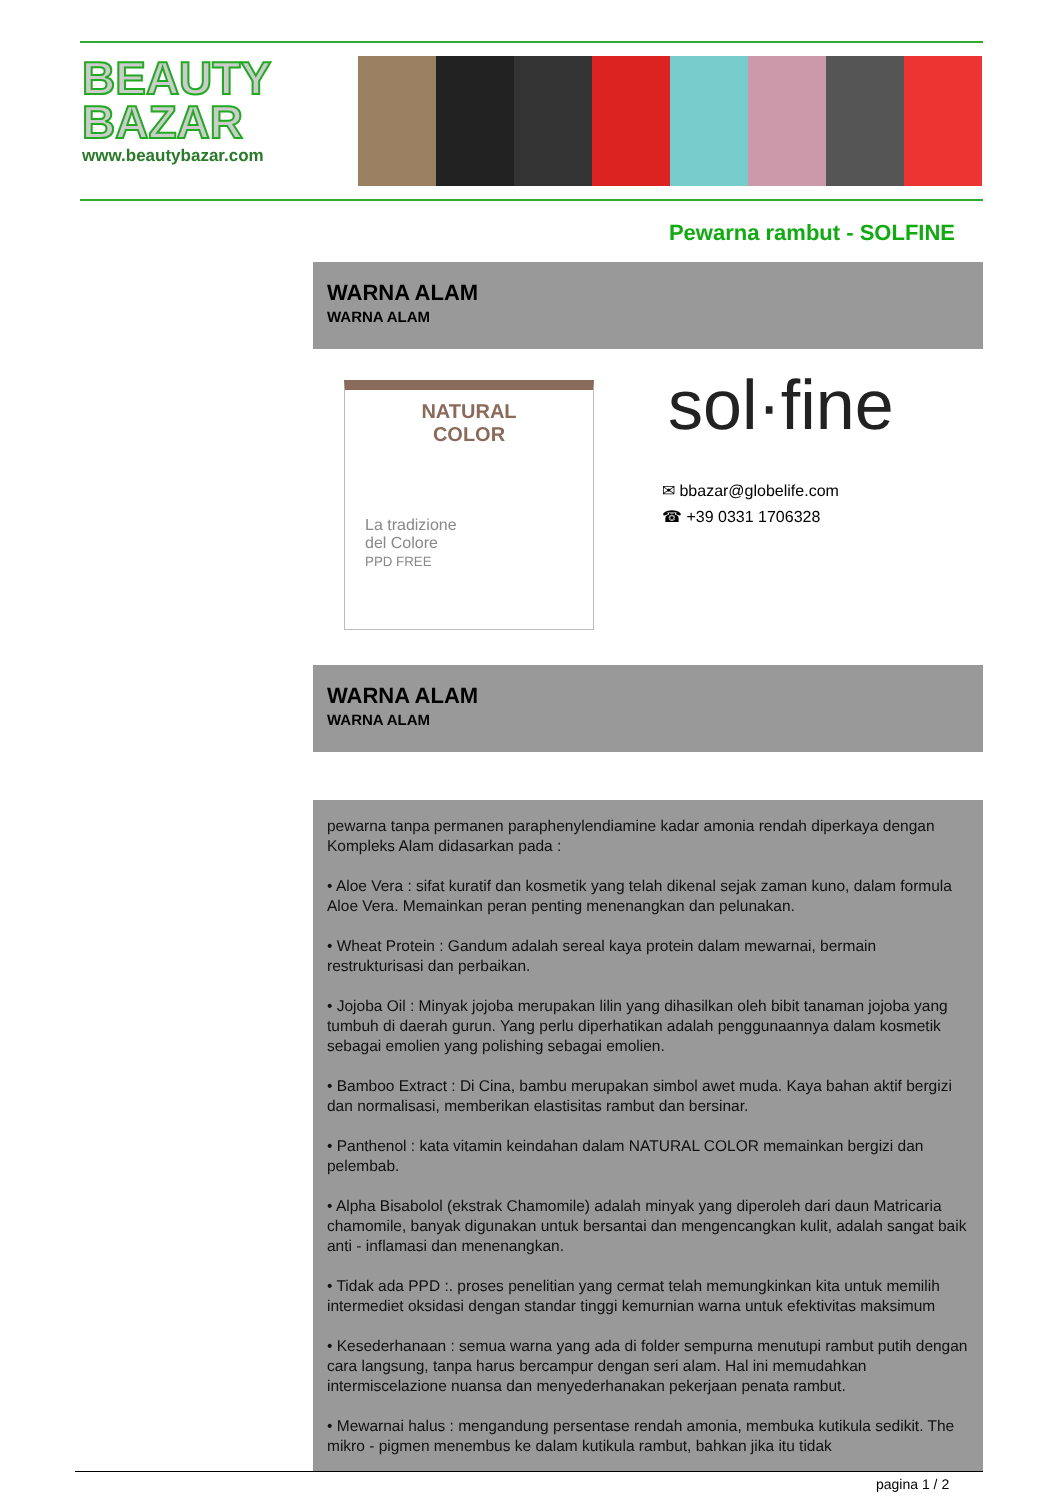BEAUTY
BAZAR
www.beautybazar.com
Pewarna rambut - SOLFINE
WARNA ALAM
WARNA ALAM
NATURAL
COLOR
La tradizione
del Colore
PPD FREE
sol·fine
✉ bbazar@globelife.com
☎ +39 0331 1706328
WARNA ALAM
WARNA ALAM
pewarna tanpa permanen paraphenylendiamine kadar amonia rendah diperkaya dengan Kompleks Alam didasarkan pada :
• Aloe Vera : sifat kuratif dan kosmetik yang telah dikenal sejak zaman kuno, dalam formula Aloe Vera. Memainkan peran penting menenangkan dan pelunakan.
• Wheat Protein : Gandum adalah sereal kaya protein dalam mewarnai, bermain restrukturisasi dan perbaikan.
• Jojoba Oil : Minyak jojoba merupakan lilin yang dihasilkan oleh bibit tanaman jojoba yang tumbuh di daerah gurun. Yang perlu diperhatikan adalah penggunaannya dalam kosmetik sebagai emolien yang polishing sebagai emolien.
• Bamboo Extract : Di Cina, bambu merupakan simbol awet muda. Kaya bahan aktif bergizi dan normalisasi, memberikan elastisitas rambut dan bersinar.
• Panthenol : kata vitamin keindahan dalam NATURAL COLOR memainkan bergizi dan pelembab.
• Alpha Bisabolol (ekstrak Chamomile) adalah minyak yang diperoleh dari daun Matricaria chamomile, banyak digunakan untuk bersantai dan mengencangkan kulit, adalah sangat baik anti - inflamasi dan menenangkan.
• Tidak ada PPD :. proses penelitian yang cermat telah memungkinkan kita untuk memilih intermediet oksidasi dengan standar tinggi kemurnian warna untuk efektivitas maksimum
• Kesederhanaan : semua warna yang ada di folder sempurna menutupi rambut putih dengan cara langsung, tanpa harus bercampur dengan seri alam. Hal ini memudahkan intermiscelazione nuansa dan menyederhanakan pekerjaan penata rambut.
• Mewarnai halus : mengandung persentase rendah amonia, membuka kutikula sedikit. The mikro - pigmen menembus ke dalam kutikula rambut, bahkan jika itu tidak
pagina 1 / 2